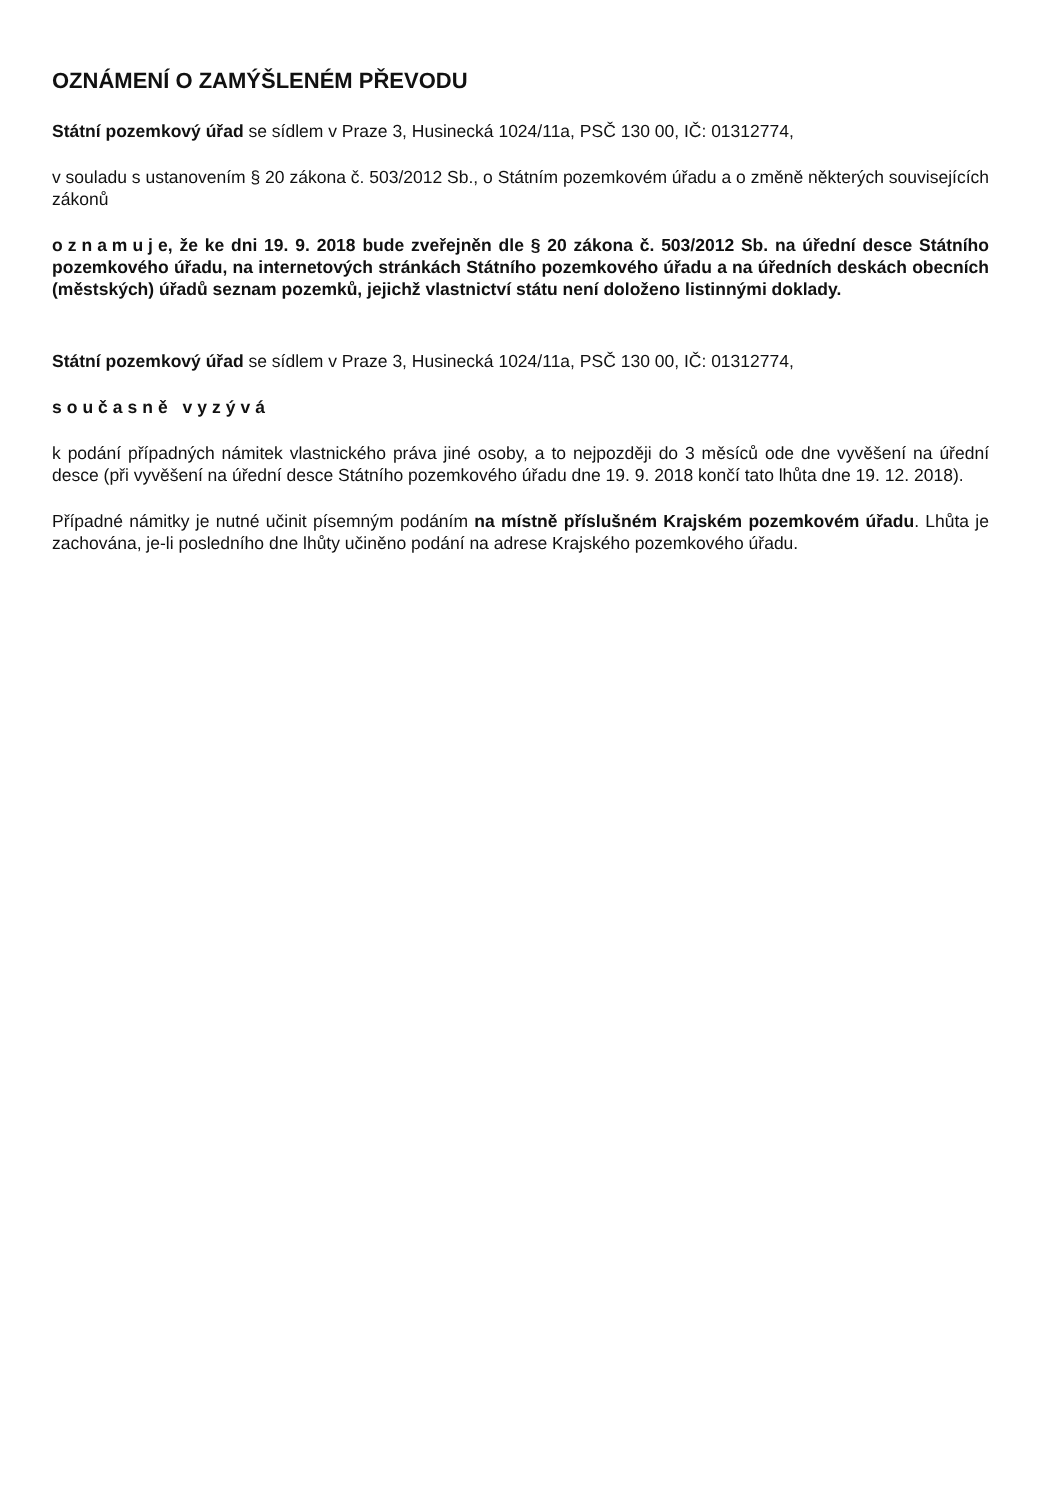OZNÁMENÍ O ZAMÝŠLENÉM PŘEVODU
Státní pozemkový úřad se sídlem v Praze 3, Husinecká 1024/11a, PSČ 130 00, IČ: 01312774,
v souladu s ustanovením § 20 zákona č. 503/2012 Sb., o Státním pozemkovém úřadu a o změně některých souvisejících zákonů
oznamuje, že ke dni 19. 9. 2018 bude zveřejněn dle § 20 zákona č. 503/2012 Sb. na úřední desce Státního pozemkového úřadu, na internetových stránkách Státního pozemkového úřadu a na úředních deskách obecních (městských) úřadů seznam pozemků, jejichž vlastnictví státu není doloženo listinnými doklady.
Státní pozemkový úřad se sídlem v Praze 3, Husinecká 1024/11a, PSČ 130 00, IČ: 01312774,
současně vyzývá
k podání případných námitek vlastnického práva jiné osoby, a to nejpozději do 3 měsíců ode dne vyvěšení na úřední desce (při vyvěšení na úřední desce Státního pozemkového úřadu dne 19. 9. 2018 končí tato lhůta dne 19. 12. 2018).
Případné námitky je nutné učinit písemným podáním na místně příslušném Krajském pozemkovém úřadu. Lhůta je zachována, je-li posledního dne lhůty učiněno podání na adrese Krajského pozemkového úřadu.